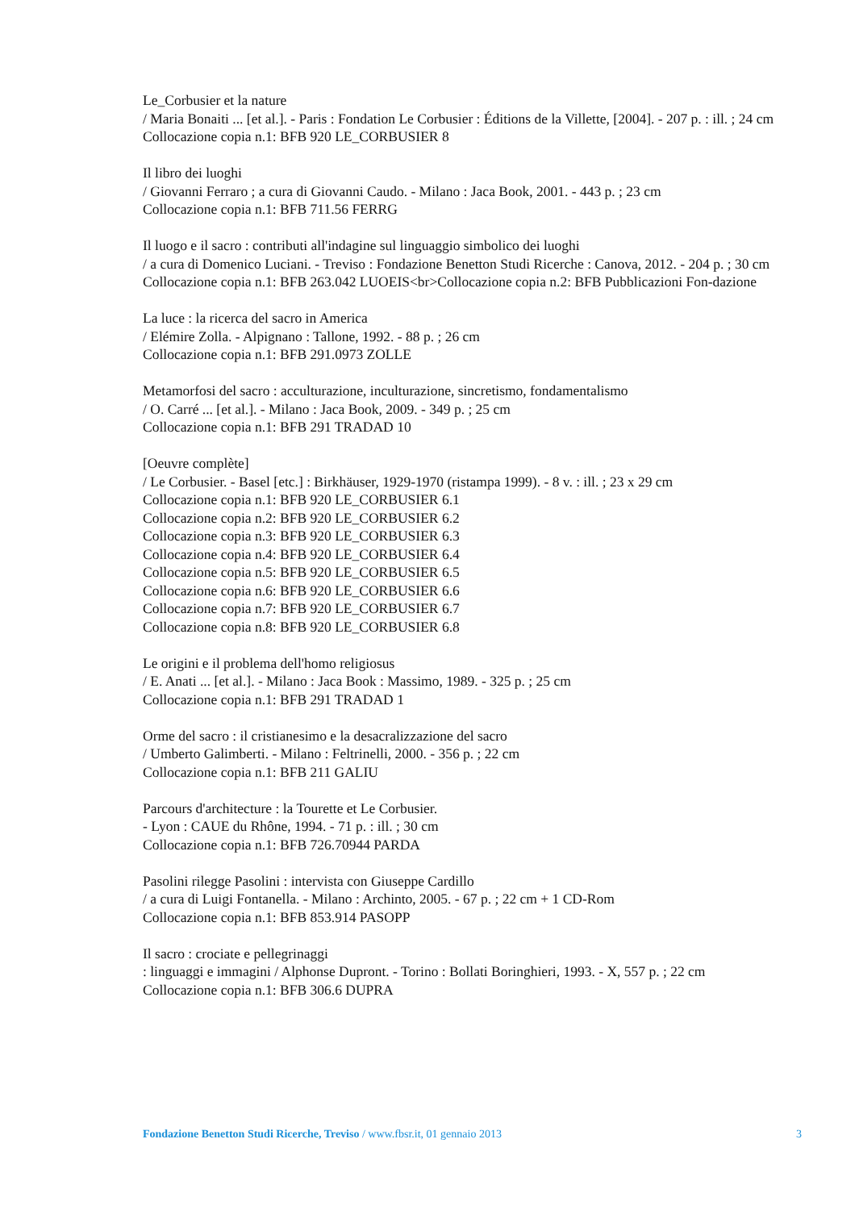Le_Corbusier et la nature
/ Maria Bonaiti ... [et al.]. - Paris : Fondation Le Corbusier : Éditions de la Villette, [2004]. - 207 p. : ill. ; 24 cm
Collocazione copia n.1: BFB 920 LE_CORBUSIER 8
Il libro dei luoghi
/ Giovanni Ferraro ; a cura di Giovanni Caudo. - Milano : Jaca Book, 2001. - 443 p. ; 23 cm
Collocazione copia n.1: BFB 711.56 FERRG
Il luogo e il sacro : contributi all'indagine sul linguaggio simbolico dei luoghi
/ a cura di Domenico Luciani. - Treviso : Fondazione Benetton Studi Ricerche : Canova, 2012. - 204 p. ; 30 cm
Collocazione copia n.1: BFB 263.042 LUOEIS<br>Collocazione copia n.2: BFB Pubblicazioni Fon-dazione
La luce : la ricerca del sacro in America
/ Elémire Zolla. - Alpignano : Tallone, 1992. - 88 p. ; 26 cm
Collocazione copia n.1: BFB 291.0973 ZOLLE
Metamorfosi del sacro : acculturazione, inculturazione, sincretismo, fondamentalismo
/ O. Carré ... [et al.]. - Milano : Jaca Book, 2009. - 349 p. ; 25 cm
Collocazione copia n.1: BFB 291 TRADAD 10
[Oeuvre complète]
/ Le Corbusier. - Basel [etc.] : Birkhäuser, 1929-1970 (ristampa 1999). - 8 v. : ill. ; 23 x 29 cm
Collocazione copia n.1: BFB 920 LE_CORBUSIER 6.1
Collocazione copia n.2: BFB 920 LE_CORBUSIER 6.2
Collocazione copia n.3: BFB 920 LE_CORBUSIER 6.3
Collocazione copia n.4: BFB 920 LE_CORBUSIER 6.4
Collocazione copia n.5: BFB 920 LE_CORBUSIER 6.5
Collocazione copia n.6: BFB 920 LE_CORBUSIER 6.6
Collocazione copia n.7: BFB 920 LE_CORBUSIER 6.7
Collocazione copia n.8: BFB 920 LE_CORBUSIER 6.8
Le origini e il problema dell'homo religiosus
/ E. Anati ... [et al.]. - Milano : Jaca Book : Massimo, 1989. - 325 p. ; 25 cm
Collocazione copia n.1: BFB 291 TRADAD 1
Orme del sacro : il cristianesimo e la desacralizzazione del sacro
/ Umberto Galimberti. - Milano : Feltrinelli, 2000. - 356 p. ; 22 cm
Collocazione copia n.1: BFB 211 GALIU
Parcours d'architecture : la Tourette et Le Corbusier.
- Lyon : CAUE du Rhône, 1994. - 71 p. : ill. ; 30 cm
Collocazione copia n.1: BFB 726.70944 PARDA
Pasolini rilegge Pasolini : intervista con Giuseppe Cardillo
/ a cura di Luigi Fontanella. - Milano : Archinto, 2005. - 67 p. ; 22 cm + 1 CD-Rom
Collocazione copia n.1: BFB 853.914 PASOPP
Il sacro : crociate e pellegrinaggi
: linguaggi e immagini / Alphonse Dupront. - Torino : Bollati Boringhieri, 1993. - X, 557 p. ; 22 cm
Collocazione copia n.1: BFB 306.6 DUPRA
Fondazione Benetton Studi Ricerche, Treviso / www.fbsr.it, 01 gennaio 2013 3